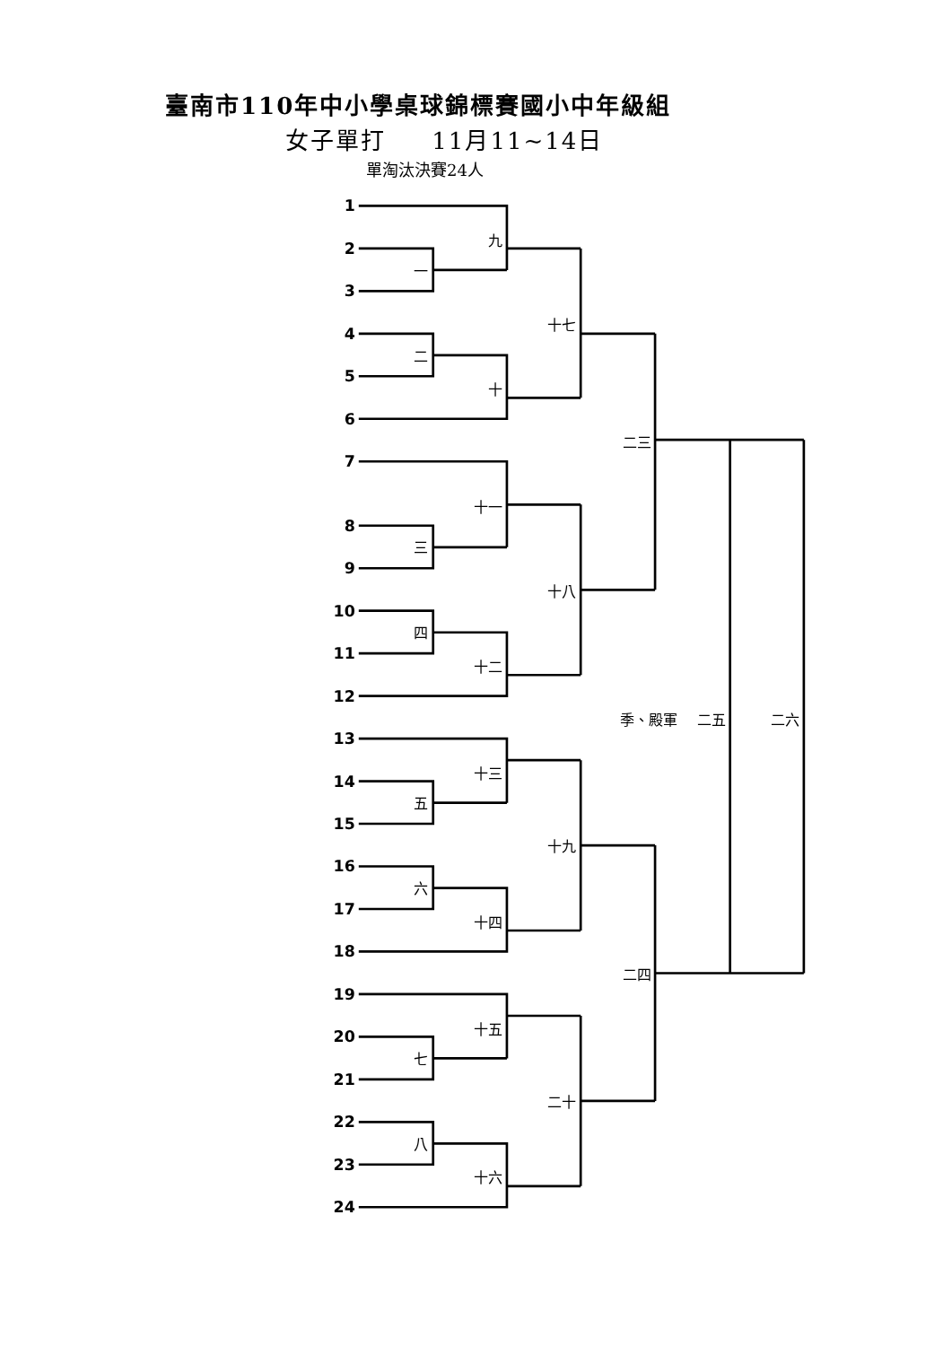臺南市110年中小學桌球錦標賽國小中年級組
女子單打 11月11~14日
單淘汰決賽24人
1
2
3
4
5
6
7
8
9
10
11
12
13
14
15
16
17
18
19
20
21
22
23
24
九
一
十七
二
十
二三
十一
三
十八
四
十二
季、殿軍
二五
二六
十三
五
十九
六
十四
二四
十五
七
二十
八
十六